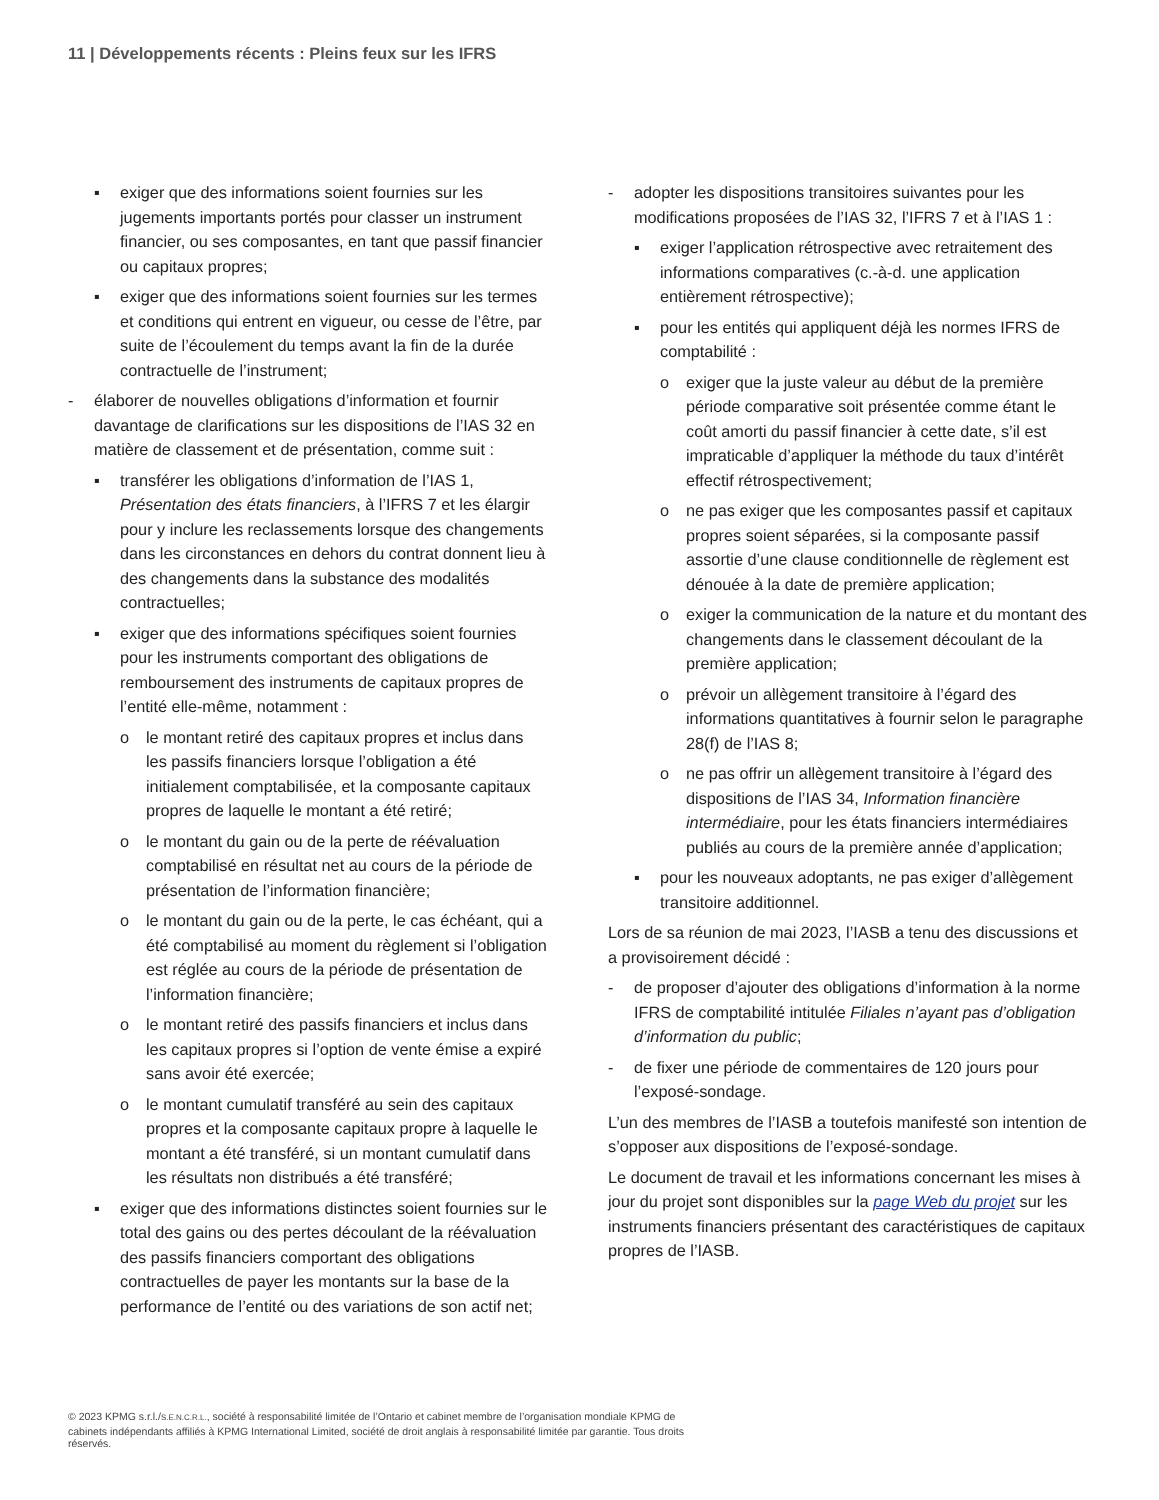11 | Développements récents : Pleins feux sur les IFRS
▪ exiger que des informations soient fournies sur les jugements importants portés pour classer un instrument financier, ou ses composantes, en tant que passif financier ou capitaux propres;
▪ exiger que des informations soient fournies sur les termes et conditions qui entrent en vigueur, ou cesse de l’être, par suite de l’écoulement du temps avant la fin de la durée contractuelle de l’instrument;
- élaborer de nouvelles obligations d’information et fournir davantage de clarifications sur les dispositions de l’IAS 32 en matière de classement et de présentation, comme suit :
▪ transférer les obligations d’information de l’IAS 1, Présentation des états financiers, à l’IFRS 7 et les élargir pour y inclure les reclassements lorsque des changements dans les circonstances en dehors du contrat donnent lieu à des changements dans la substance des modalités contractuelles;
▪ exiger que des informations spécifiques soient fournies pour les instruments comportant des obligations de remboursement des instruments de capitaux propres de l’entité elle-même, notamment :
o le montant retiré des capitaux propres et inclus dans les passifs financiers lorsque l’obligation a été initialement comptabilisée, et la composante capitaux propres de laquelle le montant a été retiré;
o le montant du gain ou de la perte de réévaluation comptabilisé en résultat net au cours de la période de présentation de l’information financière;
o le montant du gain ou de la perte, le cas échéant, qui a été comptabilisé au moment du règlement si l’obligation est réglée au cours de la période de présentation de l’information financière;
o le montant retiré des passifs financiers et inclus dans les capitaux propres si l’option de vente émise a expiré sans avoir été exercée;
o le montant cumulatif transféré au sein des capitaux propres et la composante capitaux propre à laquelle le montant a été transféré, si un montant cumulatif dans les résultats non distribués a été transféré;
▪ exiger que des informations distinctes soient fournies sur le total des gains ou des pertes découlant de la réévaluation des passifs financiers comportant des obligations contractuelles de payer les montants sur la base de la performance de l’entité ou des variations de son actif net;
- adopter les dispositions transitoires suivantes pour les modifications proposées de l’IAS 32, l’IFRS 7 et à l’IAS 1 :
▪ exiger l’application rétrospective avec retraitement des informations comparatives (c.-à-d. une application entièrement rétrospective);
▪ pour les entités qui appliquent déjà les normes IFRS de comptabilité :
o exiger que la juste valeur au début de la première période comparative soit présentée comme étant le coût amorti du passif financier à cette date, s’il est impraticable d’appliquer la méthode du taux d’intérêt effectif rétrospectivement;
o ne pas exiger que les composantes passif et capitaux propres soient séparées, si la composante passif assortie d’une clause conditionnelle de règlement est dénouée à la date de première application;
o exiger la communication de la nature et du montant des changements dans le classement découlant de la première application;
o prévoir un allègement transitoire à l’égard des informations quantitatives à fournir selon le paragraphe 28(f) de l’IAS 8;
o ne pas offrir un allègement transitoire à l’égard des dispositions de l’IAS 34, Information financière intermédiaire, pour les états financiers intermédiaires publiés au cours de la première année d’application;
▪ pour les nouveaux adoptants, ne pas exiger d’allègement transitoire additionnel.
Lors de sa réunion de mai 2023, l’IASB a tenu des discussions et a provisoirement décidé :
- de proposer d’ajouter des obligations d’information à la norme IFRS de comptabilité intitulée Filiales n’ayant pas d’obligation d’information du public;
- de fixer une période de commentaires de 120 jours pour l’exposé-sondage.
L’un des membres de l’IASB a toutefois manifesté son intention de s’opposer aux dispositions de l’exposé-sondage.
Le document de travail et les informations concernant les mises à jour du projet sont disponibles sur la page Web du projet sur les instruments financiers présentant des caractéristiques de capitaux propres de l’IASB.
© 2023 KPMG s.r.l./S.E.N.C.R.L., société à responsabilité limitée de l’Ontario et cabinet membre de l’organisation mondiale KPMG de cabinets indépendants affiliés à KPMG International Limited, société de droit anglais à responsabilité limitée par garantie. Tous droits réservés.